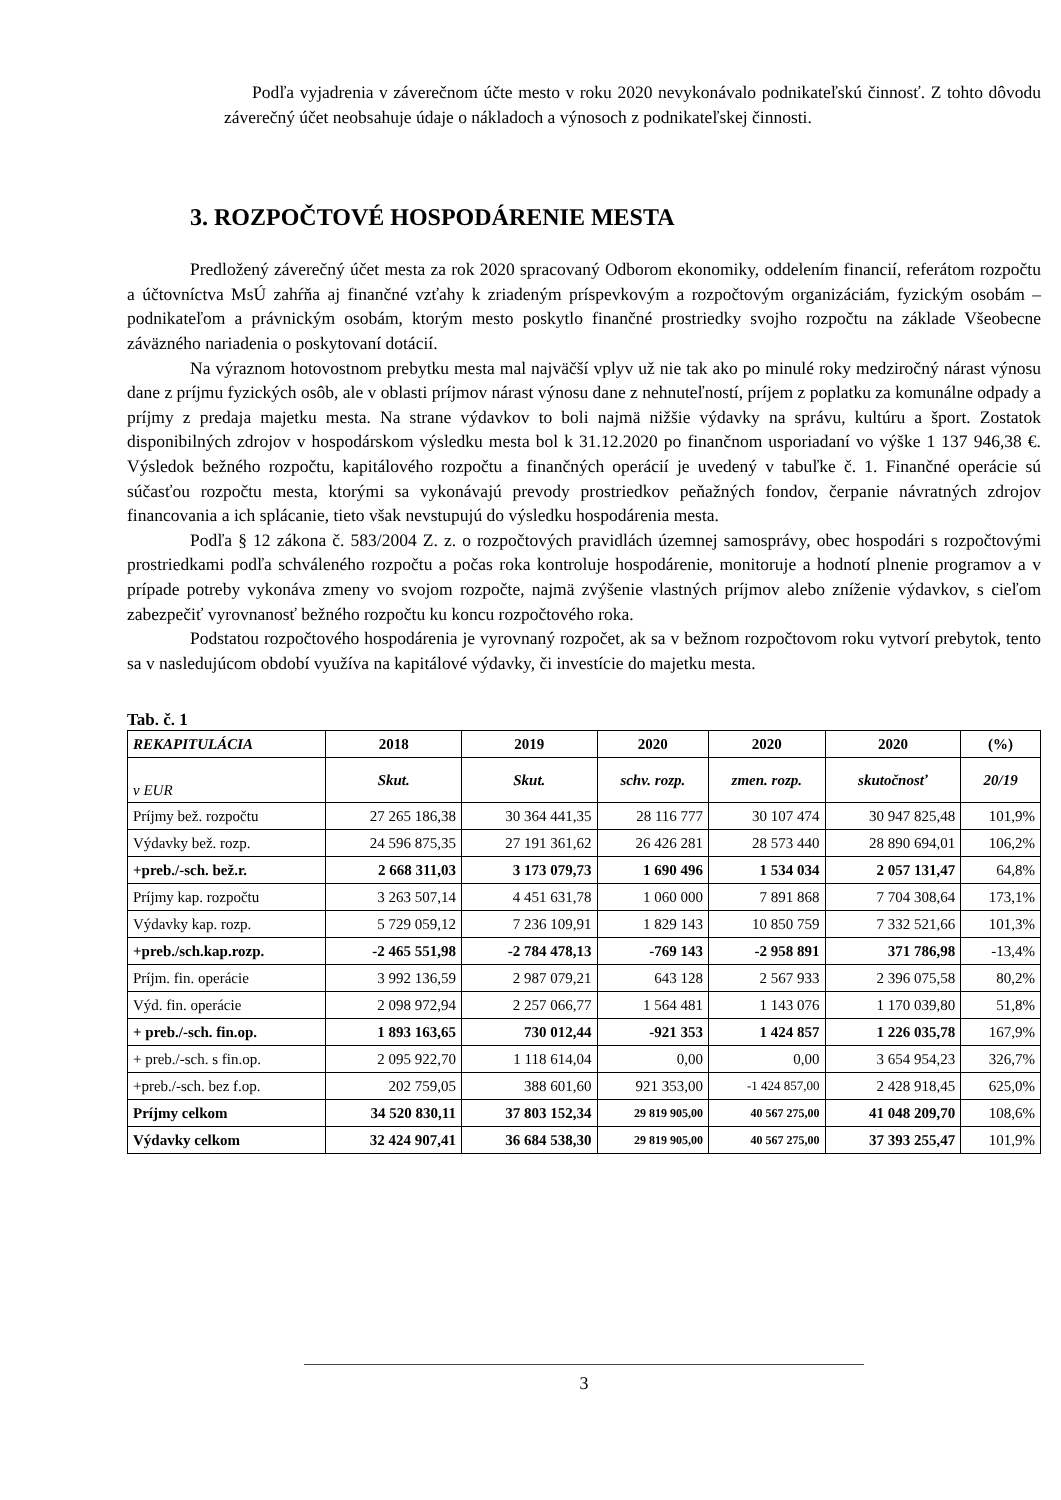Podľa vyjadrenia v záverečnom účte mesto v roku 2020 nevykonávalo podnikateľskú činnosť. Z tohto dôvodu záverečný účet neobsahuje údaje o nákladoch a výnosoch z podnikateľskej činnosti.
3. ROZPOČTOVÉ HOSPODÁRENIE MESTA
Predložený záverečný účet mesta za rok 2020 spracovaný Odborom ekonomiky, oddelením financií, referátom rozpočtu a účtovníctva MsÚ zahŕňa aj finančné vzťahy k zriadeným príspevkovým a rozpočtovým organizáciám, fyzickým osobám – podnikateľom a právnickým osobám, ktorým mesto poskytlo finančné prostriedky svojho rozpočtu na základe Všeobecne záväzného nariadenia o poskytovaní dotácií.
Na výraznom hotovostnom prebytku mesta mal najväčší vplyv už nie tak ako po minulé roky medziročný nárast výnosu dane z príjmu fyzických osôb, ale v oblasti príjmov nárast výnosu dane z nehnuteľností, príjem z poplatku za komunálne odpady a príjmy z predaja majetku mesta. Na strane výdavkov to boli najmä nižšie výdavky na správu, kultúru a šport. Zostatok disponibilných zdrojov v hospodárskom výsledku mesta bol k 31.12.2020 po finančnom usporiadaní vo výške 1 137 946,38 €. Výsledok bežného rozpočtu, kapitálového rozpočtu a finančných operácií je uvedený v tabuľke č. 1. Finančné operácie sú súčasťou rozpočtu mesta, ktorými sa vykonávajú prevody prostriedkov peňažných fondov, čerpanie návratných zdrojov financovania a ich splácanie, tieto však nevstupujú do výsledku hospodárenia mesta.
Podľa § 12 zákona č. 583/2004 Z. z. o rozpočtových pravidlách územnej samosprávy, obec hospodári s rozpočtovými prostriedkami podľa schváleného rozpočtu a počas roka kontroluje hospodárenie, monitoruje a hodnotí plnenie programov a v prípade potreby vykonáva zmeny vo svojom rozpočte, najmä zvýšenie vlastných príjmov alebo zníženie výdavkov, s cieľom zabezpečiť vyrovnanosť bežného rozpočtu ku koncu rozpočtového roka.
Podstatou rozpočtového hospodárenia je vyrovnaný rozpočet, ak sa v bežnom rozpočtovom roku vytvorí prebytok, tento sa v nasledujúcom období využíva na kapitálové výdavky, či investície do majetku mesta.
Tab. č. 1
| REKAPITULÁCIA | 2018 | 2019 | 2020 | 2020 | 2020 | (%) |
| --- | --- | --- | --- | --- | --- | --- |
| v EUR | Skut. | Skut. | schv. rozp. | zmen. rozp. | skutočnosť | 20/19 |
| Príjmy bež. rozpočtu | 27 265 186,38 | 30 364 441,35 | 28 116 777 | 30 107 474 | 30 947 825,48 | 101,9% |
| Výdavky bež. rozp. | 24 596 875,35 | 27 191 361,62 | 26 426 281 | 28 573 440 | 28 890 694,01 | 106,2% |
| +preb./-sch. bež.r. | 2 668 311,03 | 3 173 079,73 | 1 690 496 | 1 534 034 | 2 057 131,47 | 64,8% |
| Príjmy kap. rozpočtu | 3 263 507,14 | 4 451 631,78 | 1 060 000 | 7 891 868 | 7 704 308,64 | 173,1% |
| Výdavky kap. rozp. | 5 729 059,12 | 7 236 109,91 | 1 829 143 | 10 850 759 | 7 332 521,66 | 101,3% |
| +preb./sch.kap.rozp. | -2 465 551,98 | -2 784 478,13 | -769 143 | -2 958 891 | 371 786,98 | -13,4% |
| Príjm. fin. operácie | 3 992 136,59 | 2 987 079,21 | 643 128 | 2 567 933 | 2 396 075,58 | 80,2% |
| Výd. fin. operácie | 2 098 972,94 | 2 257 066,77 | 1 564 481 | 1 143 076 | 1 170 039,80 | 51,8% |
| + preb./-sch. fin.op. | 1 893 163,65 | 730 012,44 | -921 353 | 1 424 857 | 1 226 035,78 | 167,9% |
| + preb./-sch. s fin.op. | 2 095 922,70 | 1 118 614,04 | 0,00 | 0,00 | 3 654 954,23 | 326,7% |
| +preb./-sch. bez f.op. | 202 759,05 | 388 601,60 | 921 353,00 | -1 424 857,00 | 2 428 918,45 | 625,0% |
| Príjmy celkom | 34 520 830,11 | 37 803 152,34 | 29 819 905,00 | 40 567 275,00 | 41 048 209,70 | 108,6% |
| Výdavky celkom | 32 424 907,41 | 36 684 538,30 | 29 819 905,00 | 40 567 275,00 | 37 393 255,47 | 101,9% |
3